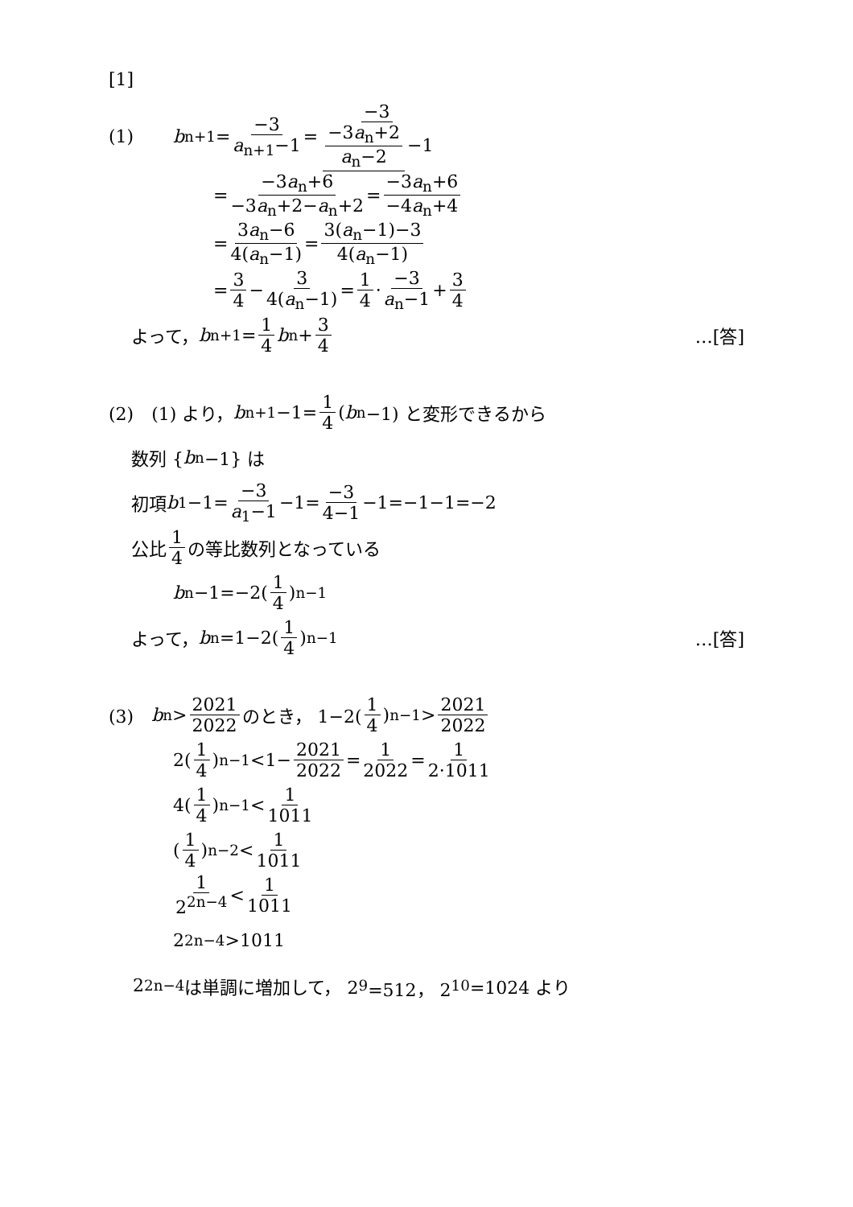[1]
(1) b<sub>n+1</sub>= −3 a<sub>n+1</sub>−1 = −3 −3a<sub>n</sub>+2 a<sub>n</sub>−2 −1
= −3a<sub>n</sub>+6 −3a<sub>n</sub>+2−a<sub>n</sub>+2 = −3a<sub>n</sub>+6 −4a<sub>n</sub>+4
= 3a<sub>n</sub>−6 4(a<sub>n</sub>−1) = 3(a<sub>n</sub>−1)−3 4(a<sub>n</sub>−1)
= 3 4 − 3 4(a<sub>n</sub>−1) = 1 4 · −3 a<sub>n</sub>−1 + 3 4
よって， b<sub>n+1</sub>= 1 4 b<sub>n</sub>+ 3 4 …[答]
(2)　(1) より， b<sub>n+1</sub>−1= 1 4 (b<sub>n</sub>−1) と変形できるから
数列 { b<sub>n</sub>−1} は
初項 b<sub>1</sub>−1= −3 a<sub>1</sub>−1 −1= −3 4−1 −1=−1−1=−2
公比 1 4 の等比数列となっている
b<sub>n</sub>−1=−2(1 4)<sup>n−1</sup>
よって， b<sub>n</sub>=1−2(1 4)<sup>n−1</sup> …[答]
(3)　b<sub>n</sub>> 2021 2022 のとき， 1−2(1 4)<sup>n−1</sup>> 2021 2022
2(1 4)<sup>n−1</sup><1− 2021 2022 = 1 2022 = 1 2·1011
4(1 4)<sup>n−1</sup>< 1 1011
(1 4)<sup>n−2</sup>< 1 1011
1 2<sup>2n−4</sup> < 1 1011
2<sup>2n−4</sup>>1011
2<sup>2n−4</sup> は単調に増加して， 2<sup>9</sup>=512， 2<sup>10</sup>=1024 より